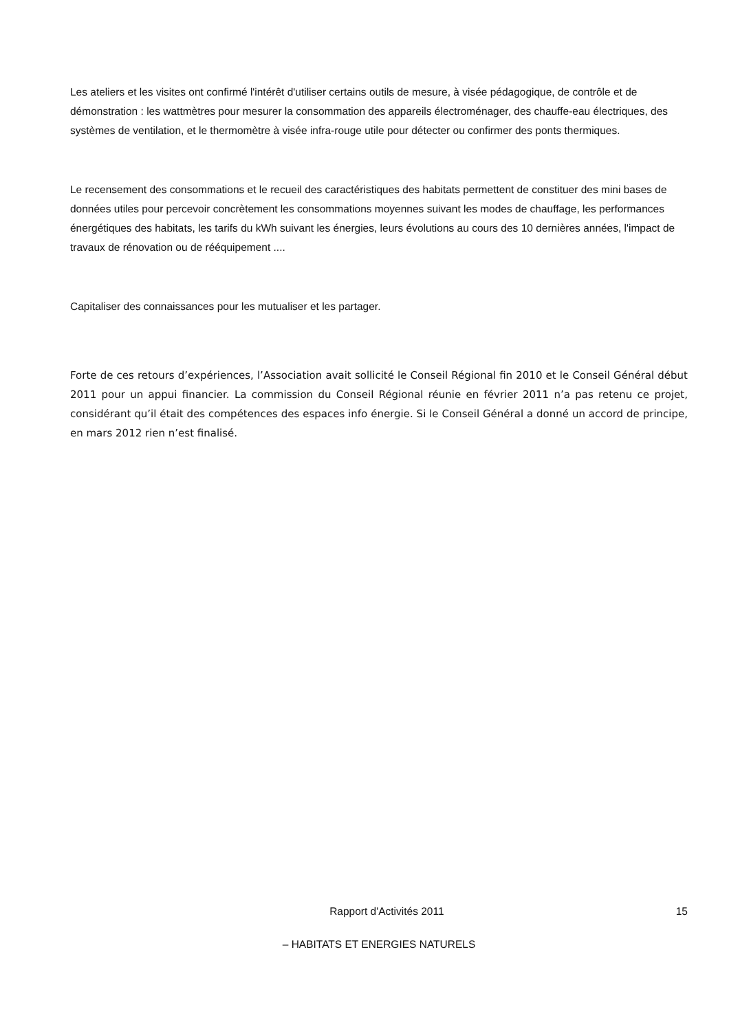Les ateliers et les visites ont confirmé l'intérêt d'utiliser certains outils de mesure, à visée pédagogique, de contrôle et de démonstration : les wattmètres pour mesurer la consommation des appareils électroménager, des chauffe-eau électriques, des systèmes de ventilation, et le thermomètre à visée infra-rouge utile pour détecter ou confirmer des ponts thermiques.
Le recensement des consommations et le recueil des caractéristiques des habitats permettent de constituer des mini bases de données utiles pour percevoir concrètement les consommations moyennes suivant les modes de chauffage, les performances énergétiques des habitats, les tarifs du kWh suivant les énergies, leurs évolutions au cours des 10 dernières années, l'impact de travaux de rénovation ou de rééquipement ....
Capitaliser des connaissances pour les mutualiser et les partager.
Forte de ces retours d’expériences, l’Association avait sollicité le Conseil Régional fin 2010 et le Conseil Général début 2011 pour un appui financier. La commission du Conseil Régional réunie en février 2011 n’a pas retenu ce projet, considérant qu’il était des compétences des espaces info énergie. Si le Conseil Général a donné un accord de principe, en mars 2012 rien n’est finalisé.
Rapport d'Activités 2011 15
– HABITATS ET ENERGIES NATURELS